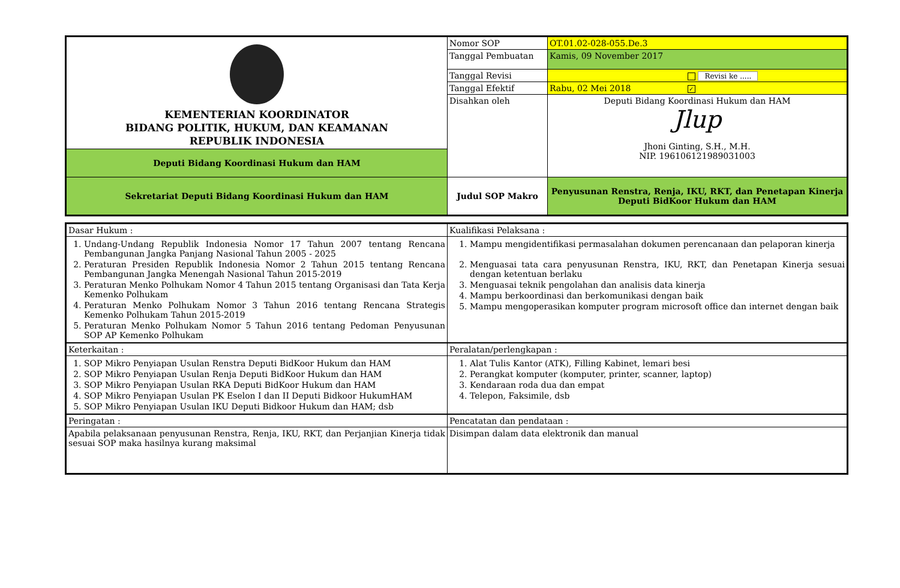| KEMENTERIAN KOORDINATOR BIDANG POLITIK, HUKUM, DAN KEAMANAN REPUBLIK INDONESIA | Nomor SOP | OT.01.02-028-055.De.3 |
| | Tanggal Pembuatan | Kamis, 09 November 2017 |
| | Tanggal Revisi | Revisi ke ..... |
| | Tanggal Efektif | Rabu, 02 Mei 2018 ✓ |
| | Disahkan oleh | Deputi Bidang Koordinasi Hukum dan HAM Jlup Jhoni Ginting, S.H., M.H. NIP. 196106121989031003 |
| Deputi Bidang Koordinasi Hukum dan HAM | | |
| Sekretariat Deputi Bidang Koordinasi Hukum dan HAM | Judul SOP Makro | Penyusunan Renstra, Renja, IKU, RKT, dan Penetapan Kinerja Deputi BidKoor Hukum dan HAM |
| Dasar Hukum : | Kualifikasi Pelaksana : |
| --- | --- |
| 1. Undang-Undang Republik Indonesia Nomor 17 Tahun 2007 tentang Rencana Pembangunan Jangka Panjang Nasional Tahun 2005 - 2025 2. Peraturan Presiden Republik Indonesia Nomor 2 Tahun 2015 tentang Rencana Pembangunan Jangka Menengah Nasional Tahun 2015-2019 3. Peraturan Menko Polhukam Nomor 4 Tahun 2015 tentang Organisasi dan Tata Kerja Kemenko Polhukam 4. Peraturan Menko Polhukam Nomor 3 Tahun 2016 tentang Rencana Strategis Kemenko Polhukam Tahun 2015-2019 5. Peraturan Menko Polhukam Nomor 5 Tahun 2016 tentang Pedoman Penyusunan SOP AP Kemenko Polhukam | 1. Mampu mengidentifikasi permasalahan dokumen perencanaan dan pelaporan kinerja 2. Menguasai tata cara penyusunan Renstra, IKU, RKT, dan Penetapan Kinerja sesuai dengan ketentuan berlaku 3. Menguasai teknik pengolahan dan analisis data kinerja 4. Mampu berkoordinasi dan berkomunikasi dengan baik 5. Mampu mengoperasikan komputer program microsoft office dan internet dengan baik |
| Keterkaitan : | Peralatan/perlengkapan : |
| 1. SOP Mikro Penyiapan Usulan Renstra Deputi BidKoor Hukum dan HAM 2. SOP Mikro Penyiapan Usulan Renja Deputi BidKoor Hukum dan HAM 3. SOP Mikro Penyiapan Usulan RKA Deputi BidKoor Hukum dan HAM 4. SOP Mikro Penyiapan Usulan PK Eselon I dan II Deputi Bidkoor HukumHAM 5. SOP Mikro Penyiapan Usulan IKU Deputi Bidkoor Hukum dan HAM; dsb | 1. Alat Tulis Kantor (ATK), Filling Kabinet, lemari besi 2. Perangkat komputer (komputer, printer, scanner, laptop) 3. Kendaraan roda dua dan empat 4. Telepon, Faksimile, dsb |
| Peringatan : | Pencatatan dan pendataan : |
| Apabila pelaksanaan penyusunan Renstra, Renja, IKU, RKT, dan Perjanjian Kinerja tidak sesuai SOP maka hasilnya kurang maksimal | Disimpan dalam data elektronik dan manual |